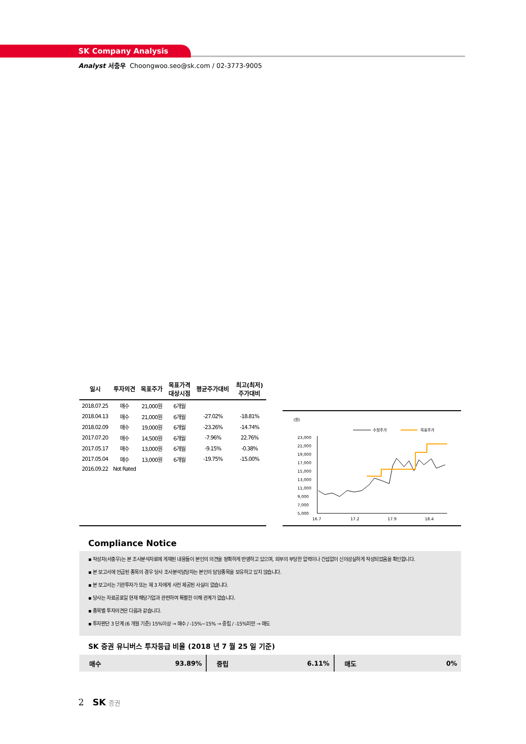SK Company Analysis
Analyst 서충우 Choongwoo.seo@sk.com / 02-3773-9005
| 일시 | 투자의견 | 목표주가 | 목표가격 대상시점 | 평균주가대비 | 최고(최저) 주가대비 |
| --- | --- | --- | --- | --- | --- |
| 2018.07.25 | 매수 | 21,000원 | 6개월 | | |
| 2018.04.13 | 매수 | 21,000원 | 6개월 | -27.02% | -18.81% |
| 2018.02.09 | 매수 | 19,000원 | 6개월 | -23.26% | -14.74% |
| 2017.07.20 | 매수 | 14,500원 | 6개월 | -7.96% | 22.76% |
| 2017.05.17 | 매수 | 13,000원 | 6개월 | -9.15% | -0.38% |
| 2017.05.04 | 매수 | 13,000원 | 6개월 | -19.75% | -15.00% |
| 2016.09.22 | Not Rated | | | | |
(원)
수정주가
목표주가
23,000
21,000
19,000
17,000
15,000
13,000
11,000
9,000
7,000
5,000
16.7
17.2
17.9
18.4
Compliance Notice
▪ 작성자(서충우)는 본 조사분석자료에 게재된 내용들이 본인의 의견을 정확하게 반영하고 있으며, 외부의 부당한 압력이나 간섭없이 신의성실하게 작성되었음을 확인합니다.
▪ 본 보고서에 언급된 종목의 경우 당사 조사분석담당자는 본인의 담당종목을 보유하고 있지 않습니다.
▪ 본 보고서는 기관투자가 또는 제 3 자에게 사전 제공된 사실이 없습니다.
▪ 당사는 자료공표일 현재 해당기업과 관련하여 특별한 이해 관계가 없습니다.
▪ 종목별 투자의견은 다음과 같습니다.
▪ 투자판단 3 단계 (6 개월 기준) 15%이상 → 매수 / -15%~15% → 중립 / -15%미만 → 매도
SK 증권 유니버스 투자등급 비율 (2018 년 7 월 25 일 기준)
매수 93.89% 중립 6.11% 매도 0%
2 SK 증권